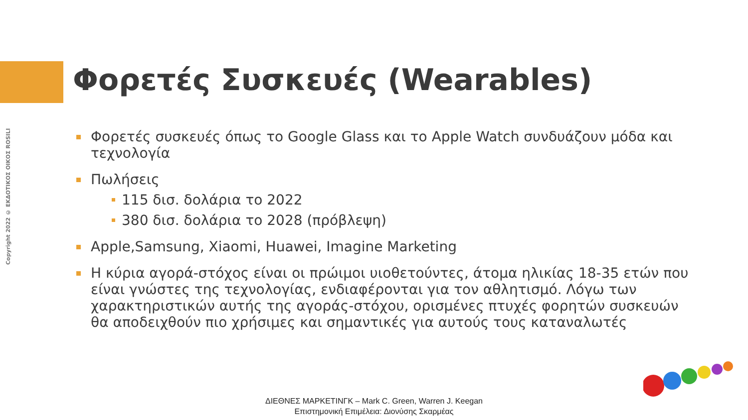Copyright 2022 © ΕΚΔΟΤΙΚΟΣ ΟΙΚΟΣ ROSILI
Φορετές Συσκευές (Wearables)
Φορετές συσκευές όπως το Google Glass και το Apple Watch συνδυάζουν μόδα και τεχνολογία
Πωλήσεις
115 δισ. δολάρια το 2022
380 δισ. δολάρια το 2028 (πρόβλεψη)
Apple,Samsung, Xiaomi, Huawei, Imagine Marketing
Η κύρια αγορά-στόχος είναι οι πρώιμοι υιοθετούντες, άτομα ηλικίας 18-35 ετών που είναι γνώστες της τεχνολογίας, ενδιαφέρονται για τον αθλητισμό. Λόγω των χαρακτηριστικών αυτής της αγοράς-στόχου, ορισμένες πτυχές φορητών συσκευών θα αποδειχθούν πιο χρήσιμες και σημαντικές για αυτούς τους καταναλωτές
ΔΙΕΘΝΕΣ ΜΑΡΚΕΤΙΝΓΚ – Mark C. Green, Warren J. Keegan
Επιστημονική Επιμέλεια: Διονύσης Σκαρμέας